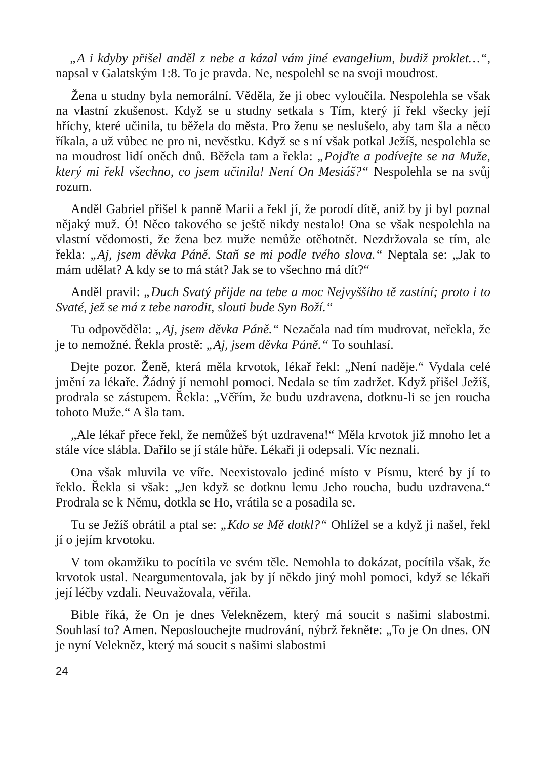„A i kdyby přišel anděl z nebe a kázal vám jiné evangelium, budiž proklet…“, napsal v Galatským 1:8. To je pravda. Ne, nespolehl se na svoji moudrost.
Žena u studny byla nemorální. Věděla, že ji obec vyloučila. Nespolehla se však na vlastní zkušenost. Když se u studny setkala s Tím, který jí řekl všecky její hříchy, které učinila, tu běžela do města. Pro ženu se neslušelo, aby tam šla a něco říkala, a už vůbec ne pro ni, nevěstku. Když se s ní však potkal Ježíš, nespolehla se na moudrost lidí oněch dnů. Běžela tam a řekla: „Pojďte a podívejte se na Muže, který mi řekl všechno, co jsem učinila! Není On Mesiáš?“ Nespolehla se na svůj rozum.
Anděl Gabriel přišel k panně Marii a řekl jí, že porodí dítě, aniž by ji byl poznal nějaký muž. Ó! Něco takového se ještě nikdy nestalo! Ona se však nespolehla na vlastní vědomosti, že žena bez muže nemůže otěhotnět. Nezdržovala se tím, ale řekla: „Aj, jsem děvka Páně. Staň se mi podle tvého slova.“ Neptala se: „Jak to mám udělat? A kdy se to má stát? Jak se to všechno má dít?“
Anděl pravil: „Duch Svatý přijde na tebe a moc Nejvyššího tě zastíní; proto i to Svaté, jež se má z tebe narodit, slouti bude Syn Boží.“
Tu odpověděla: „Aj, jsem děvka Páně.“ Nezačala nad tím mudrovat, neřekla, že je to nemožné. Řekla prostě: „Aj, jsem děvka Páně.“ To souhlasí.
Dejte pozor. Ženě, která měla krvotok, lékař řekl: „Není naděje.“ Vydala celé jmění za lékaře. Žádný jí nemohl pomoci. Nedala se tím zadržet. Když přišel Ježíš, prodrala se zástupem. Řekla: „Věřím, že budu uzdravena, dotknu-li se jen roucha tohoto Muže.“ A šla tam.
„Ale lékař přece řekl, že nemůžeš být uzdravena!“ Měla krvotok již mnoho let a stále více slábla. Dařilo se jí stále hůře. Lékaři ji odepsali. Víc neznali.
Ona však mluvila ve víře. Neexistovalo jediné místo v Písmu, které by jí to řeklo. Řekla si však: „Jen když se dotknu lemu Jeho roucha, budu uzdravena.“ Prodrala se k Němu, dotkla se Ho, vrátila se a posadila se.
Tu se Ježíš obrátil a ptal se: „Kdo se Mě dotkl?“ Ohlížel se a když ji našel, řekl jí o jejím krvotoku.
V tom okamžiku to pocítila ve svém těle. Nemohla to dokázat, pocítila však, že krvotok ustal. Neargumentovala, jak by jí někdo jiný mohl pomoci, když se lékaři její léčby vzdali. Neuvažovala, věřila.
Bible říká, že On je dnes Veleknězem, který má soucit s našimi slabostmi. Souhlasí to? Amen. Neposlouchejte mudrování, nýbrž řekněte: „To je On dnes. ON je nyní Velekněz, který má soucit s našimi slabostmi
24